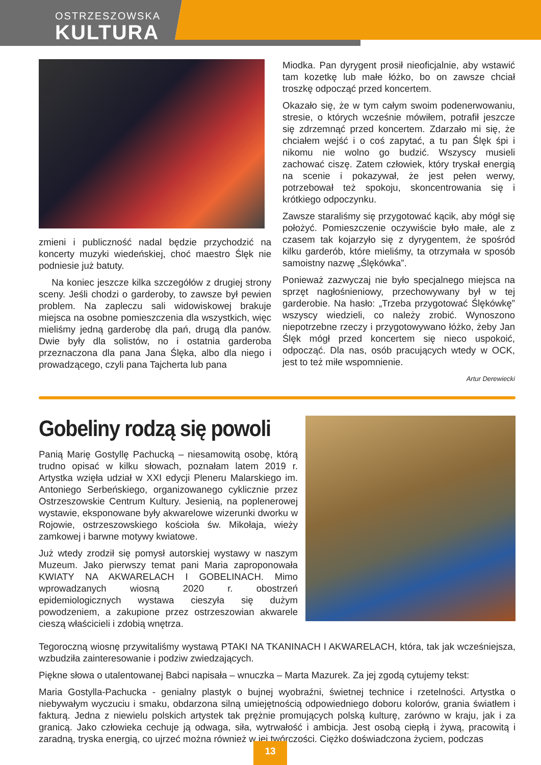OSTRZESZOWSKA
KULTURA
zmieni i publiczność nadal będzie przychodzić na koncerty muzyki wiedeńskiej, choć maestro Ślęk nie podniesie już batuty.
Na koniec jeszcze kilka szczegółów z drugiej strony sceny. Jeśli chodzi o garderoby, to zawsze był pewien problem. Na zapleczu sali widowiskowej brakuje miejsca na osobne pomieszczenia dla wszystkich, więc mieliśmy jedną garderobę dla pań, drugą dla panów. Dwie były dla solistów, no i ostatnia garderoba przeznaczona dla pana Jana Ślęka, albo dla niego i prowadzącego, czyli pana Tajcherta lub pana
Miodka. Pan dyrygent prosił nieoficjalnie, aby wstawić tam kozetkę lub małe łóżko, bo on zawsze chciał troszkę odpocząć przed koncertem.
Okazało się, że w tym całym swoim podenerwowaniu, stresie, o których wcześnie mówiłem, potrafił jeszcze się zdrzemnąć przed koncertem. Zdarzało mi się, że chciałem wejść i o coś zapytać, a tu pan Ślęk śpi i nikomu nie wolno go budzić. Wszyscy musieli zachować ciszę. Zatem człowiek, który tryskał energią na scenie i pokazywał, że jest pełen werwy, potrzebował też spokoju, skoncentrowania się i krótkiego odpoczynku.
Zawsze staraliśmy się przygotować kącik, aby mógł się położyć. Pomieszczenie oczywiście było małe, ale z czasem tak kojarzyło się z dyrygentem, że spośród kilku garderób, które mieliśmy, ta otrzymała w sposób samoistny nazwę „Ślękówka”.
Ponieważ zazwyczaj nie było specjalnego miejsca na sprzęt nagłośnieniowy, przechowywany był w tej garderobie. Na hasło: „Trzeba przygotować Ślękówkę” wszyscy wiedzieli, co należy zrobić. Wynoszono niepotrzebne rzeczy i przygotowywano łóżko, żeby Jan Ślęk mógł przed koncertem się nieco uspokoić, odpocząć. Dla nas, osób pracujących wtedy w OCK, jest to też miłe wspomnienie.
Artur Derewiecki
Gobeliny rodzą się powoli
Panią Marię Gostyllę Pachucką – niesamowitą osobę, którą trudno opisać w kilku słowach, poznałam latem 2019 r. Artystka wzięła udział w XXI edycji Pleneru Malarskiego im. Antoniego Serbeńskiego, organizowanego cyklicznie przez Ostrzeszowskie Centrum Kultury. Jesienią, na poplenerowej wystawie, eksponowane były akwarelowe wizerunki dworku w Rojowie, ostrzeszowskiego kościoła św. Mikołaja, wieży zamkowej i barwne motywy kwiatowe.
Już wtedy zrodził się pomysł autorskiej wystawy w naszym Muzeum. Jako pierwszy temat pani Maria zaproponowała KWIATY NA AKWARELACH I GOBELINACH. Mimo wprowadzanych wiosną 2020 r. obostrzeń epidemiologicznych wystawa cieszyła się dużym powodzeniem, a zakupione przez ostrzeszowian akwarele cieszą właścicieli i zdobią wnętrza.
Tegoroczną wiosnę przywitaliśmy wystawą PTAKI NA TKANINACH I AKWARELACH, która, tak jak wcześniejsza, wzbudziła zainteresowanie i podziw zwiedzających.
Piękne słowa o utalentowanej Babci napisała – wnuczka – Marta Mazurek. Za jej zgodą cytujemy tekst:
Maria Gostylla-Pachucka - genialny plastyk o bujnej wyobraźni, świetnej technice i rzetelności. Artystka o niebywałym wyczuciu i smaku, obdarzona silną umiejętnością odpowiedniego doboru kolorów, grania światłem i fakturą. Jedna z niewielu polskich artystek tak prężnie promujących polską kulturę, zarówno w kraju, jak i za granicą. Jako człowieka cechuje ją odwaga, siła, wytrwałość i ambicja. Jest osobą ciepłą i żywą, pracowitą i zaradną, tryska energią, co ujrzeć można również w jej twórczości. Ciężko doświadczona życiem, podczas
13